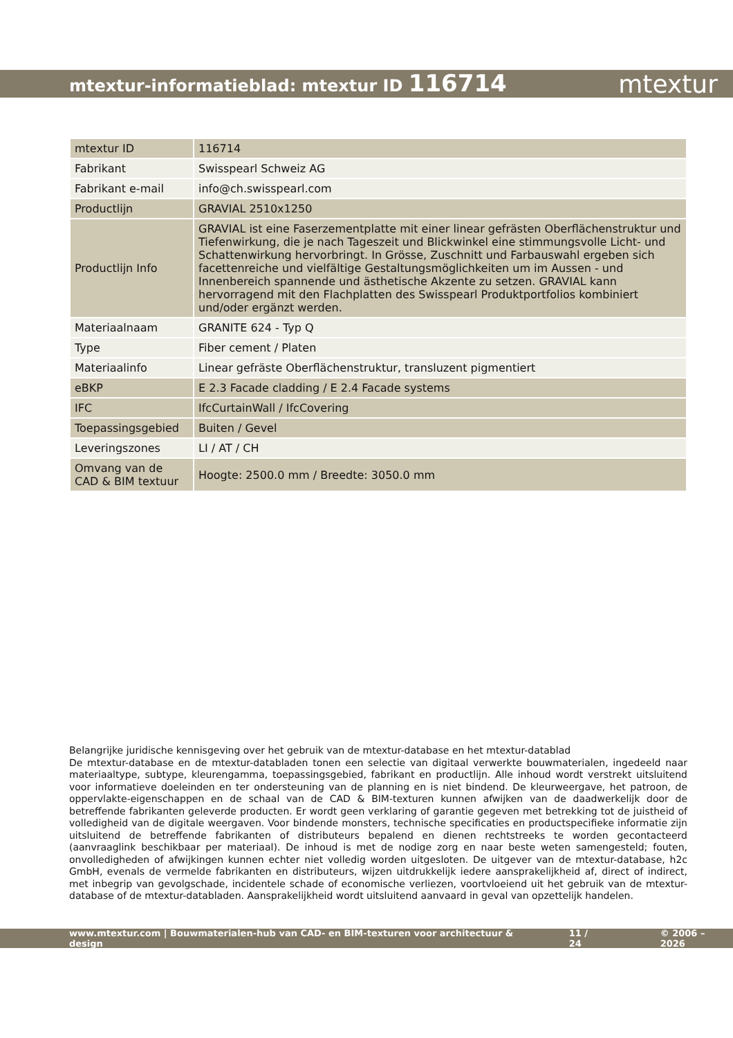mtextur-informatieblad: mtextur ID 116714 mtextur
| mtextur ID | 116714 |
| Fabrikant | Swisspearl Schweiz AG |
| Fabrikant e-mail | info@ch.swisspearl.com |
| Productlijn | GRAVIAL 2510x1250 |
| Productlijn Info | GRAVIAL ist eine Faserzementplatte mit einer linear gefrästen Oberflächenstruktur und Tiefenwirkung, die je nach Tageszeit und Blickwinkel eine stimmungsvolle Licht- und Schattenwirkung hervorbringt. In Grösse, Zuschnitt und Farbauswahl ergeben sich facettenreiche und vielfältige Gestaltungsmöglichkeiten um im Aussen - und Innenbereich spannende und ästhetische Akzente zu setzen. GRAVIAL kann hervorragend mit den Flachplatten des Swisspearl Produktportfolios kombiniert und/oder ergänzt werden. |
| Materiaalnaam | GRANITE 624 - Typ Q |
| Type | Fiber cement / Platen |
| Materiaalinfo | Linear gefräste Oberflächenstruktur, transluzent pigmentiert |
| eBKP | E 2.3 Facade cladding / E 2.4 Facade systems |
| IFC | IfcCurtainWall / IfcCovering |
| Toepassingsgebied | Buiten / Gevel |
| Leveringszones | LI / AT / CH |
| Omvang van de CAD & BIM textuur | Hoogte: 2500.0 mm / Breedte: 3050.0 mm |
Belangrijke juridische kennisgeving over het gebruik van de mtextur-database en het mtextur-datablad
De mtextur-database en de mtextur-databladen tonen een selectie van digitaal verwerkte bouwmaterialen, ingedeeld naar materiaaltype, subtype, kleurengamma, toepassingsgebied, fabrikant en productlijn. Alle inhoud wordt verstrekt uitsluitend voor informatieve doeleinden en ter ondersteuning van de planning en is niet bindend. De kleurweergave, het patroon, de oppervlakte-eigenschappen en de schaal van de CAD & BIM-texturen kunnen afwijken van de daadwerkelijk door de betreffende fabrikanten geleverde producten. Er wordt geen verklaring of garantie gegeven met betrekking tot de juistheid of volledigheid van de digitale weergaven. Voor bindende monsters, technische specificaties en productspecifieke informatie zijn uitsluitend de betreffende fabrikanten of distributeurs bepalend en dienen rechtstreeks te worden gecontacteerd (aanvraaglink beschikbaar per materiaal). De inhoud is met de nodige zorg en naar beste weten samengesteld; fouten, onvolledigheden of afwijkingen kunnen echter niet volledig worden uitgesloten. De uitgever van de mtextur-database, h2c GmbH, evenals de vermelde fabrikanten en distributeurs, wijzen uitdrukkelijk iedere aansprakelijkheid af, direct of indirect, met inbegrip van gevolgschade, incidentele schade of economische verliezen, voortvloeiend uit het gebruik van de mtextur-database of de mtextur-databladen. Aansprakelijkheid wordt uitsluitend aanvaard in geval van opzettelijk handelen.
www.mtextur.com | Bouwmaterialen-hub van CAD- en BIM-texturen voor architectuur & design 11 / 24 © 2006 – 2026